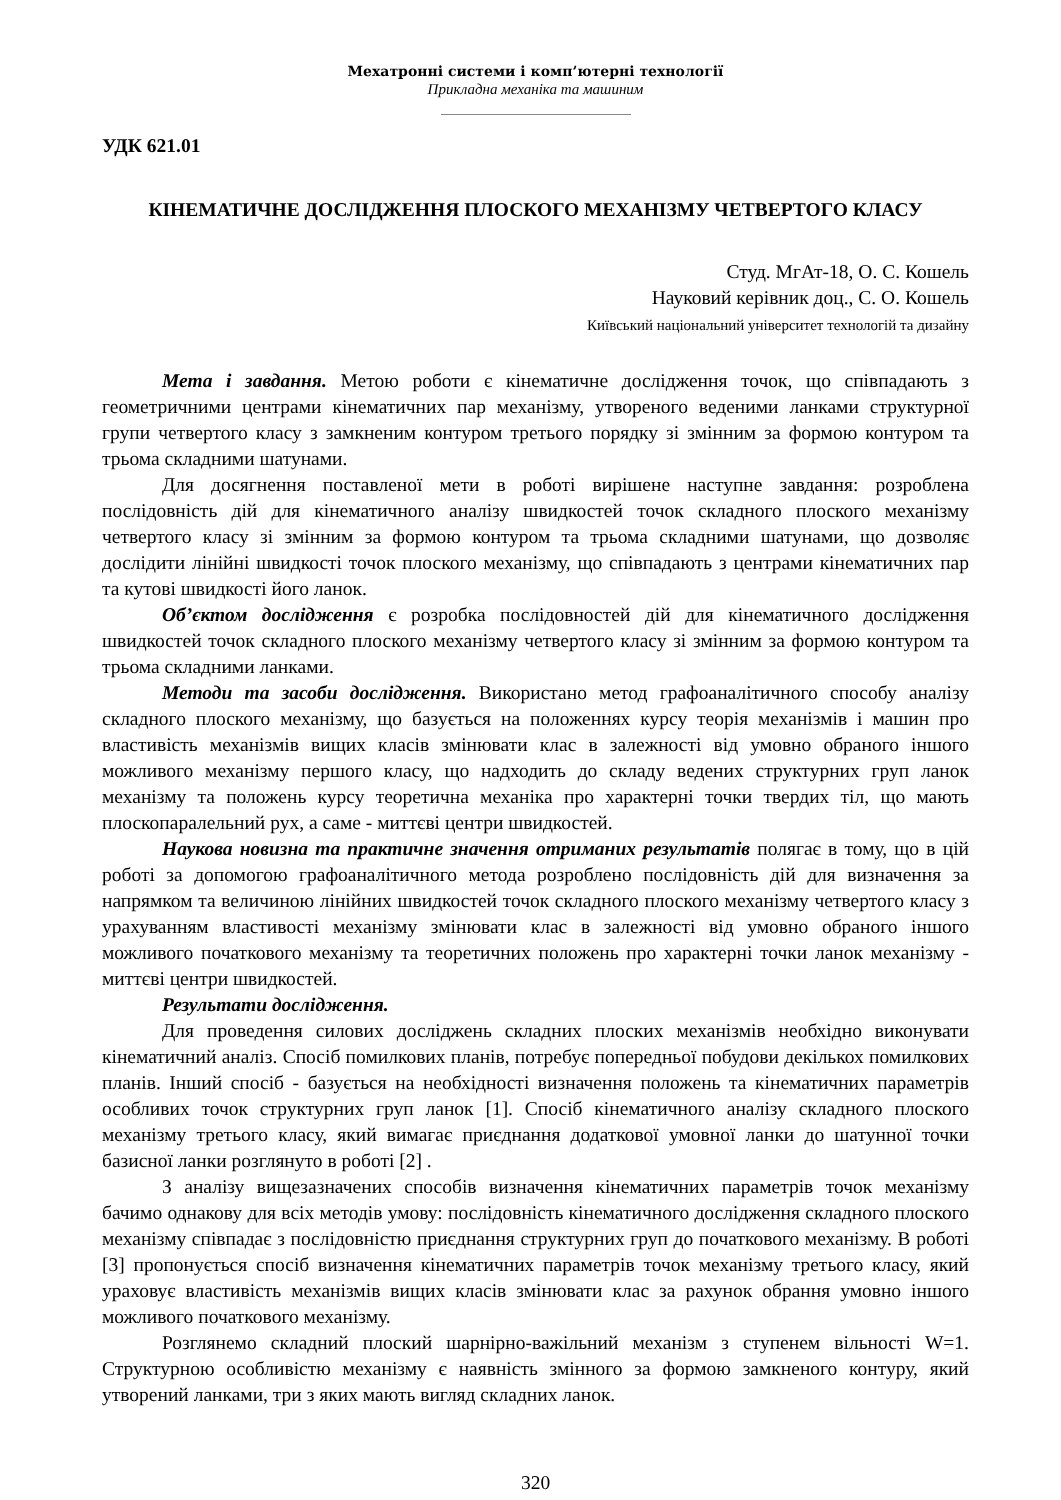Мехатронні системи і комп’ютерні технології
Прикладна механіка та машиним
УДК 621.01
КІНЕМАТИЧНЕ ДОСЛІДЖЕННЯ ПЛОСКОГО МЕХАНІЗМУ ЧЕТВЕРТОГО КЛАСУ
Студ. МгАт-18, О. С. Кошель
Науковий керівник доц., С. О. Кошель
Київський національний університет технологій та дизайну
Мета і завдання. Метою роботи є кінематичне дослідження точок, що співпадають з геометричними центрами кінематичних пар механізму, утвореного веденими ланками структурної групи четвертого класу з замкненим контуром третього порядку зі змінним за формою контуром та трьома складними шатунами.
Для досягнення поставленої мети в роботі вирішене наступне завдання: розроблена послідовність дій для кінематичного аналізу швидкостей точок складного плоского механізму четвертого класу зі змінним за формою контуром та трьома складними шатунами, що дозволяє дослідити лінійні швидкості точок плоского механізму, що співпадають з центрами кінематичних пар та кутові швидкості його ланок.
Об’єктом дослідження є розробка послідовностей дій для кінематичного дослідження швидкостей точок складного плоского механізму четвертого класу зі змінним за формою контуром та трьома складними ланками.
Методи та засоби дослідження. Використано метод графоаналітичного способу аналізу складного плоского механізму, що базується на положеннях курсу теорія механізмів і машин про властивість механізмів вищих класів змінювати клас в залежності від умовно обраного іншого можливого механізму першого класу, що надходить до складу ведених структурних груп ланок механізму та положень курсу теоретична механіка про характерні точки твердих тіл, що мають плоскопаралельний рух, а саме - миттєві центри швидкостей.
Наукова новизна та практичне значення отриманих результатів полягає в тому, що в цій роботі за допомогою графоаналітичного метода розроблено послідовність дій для визначення за напрямком та величиною лінійних швидкостей точок складного плоского механізму четвертого класу з урахуванням властивості механізму змінювати клас в залежності від умовно обраного іншого можливого початкового механізму та теоретичних положень про характерні точки ланок механізму - миттєві центри швидкостей.
Результати дослідження.
Для проведення силових досліджень складних плоских механізмів необхідно виконувати кінематичний аналіз. Спосіб помилкових планів, потребує попередньої побудови декількох помилкових планів. Інший спосіб - базується на необхідності визначення положень та кінематичних параметрів особливих точок структурних груп ланок [1]. Спосіб кінематичного аналізу складного плоского механізму третього класу, який вимагає приєднання додаткової умовної ланки до шатунної точки базисної ланки розглянуто в роботі [2] .
З аналізу вищезазначених способів визначення кінематичних параметрів точок механізму бачимо однакову для всіх методів умову: послідовність кінематичного дослідження складного плоского механізму співпадає з послідовністю приєднання структурних груп до початкового механізму. В роботі [3] пропонується спосіб визначення кінематичних параметрів точок механізму третього класу, який ураховує властивість механізмів вищих класів змінювати клас за рахунок обрання умовно іншого можливого початкового механізму.
Розглянемо складний плоский шарнірно-важільний механізм з ступенем вільності W=1. Структурною особливістю механізму є наявність змінного за формою замкненого контуру, який утворений ланками, три з яких мають вигляд складних ланок.
320